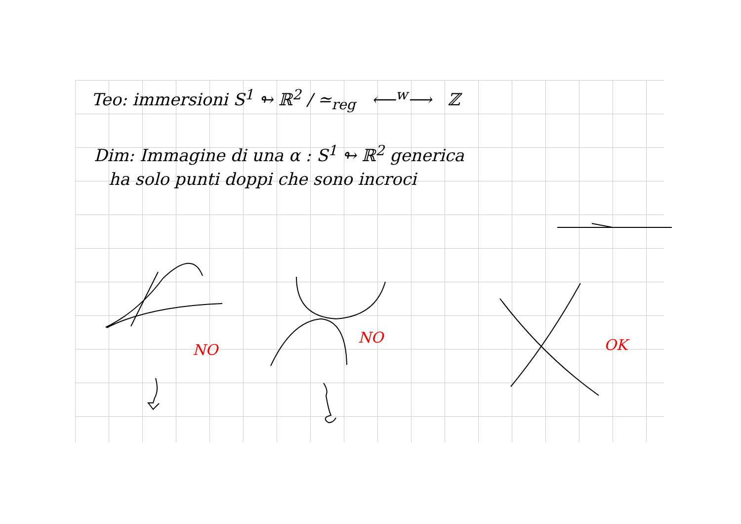Teo: immersioni S<sup>1</sup> ↬ ℝ<sup>2</sup> / ≃<sub>reg</sub> ⟵<sup>w</sup>⟶ ℤ
Dim: Immagine di una α : S<sup>1</sup> ↬ ℝ<sup>2</sup> generica
ha solo punti doppi che sono incroci
NO
NO OK